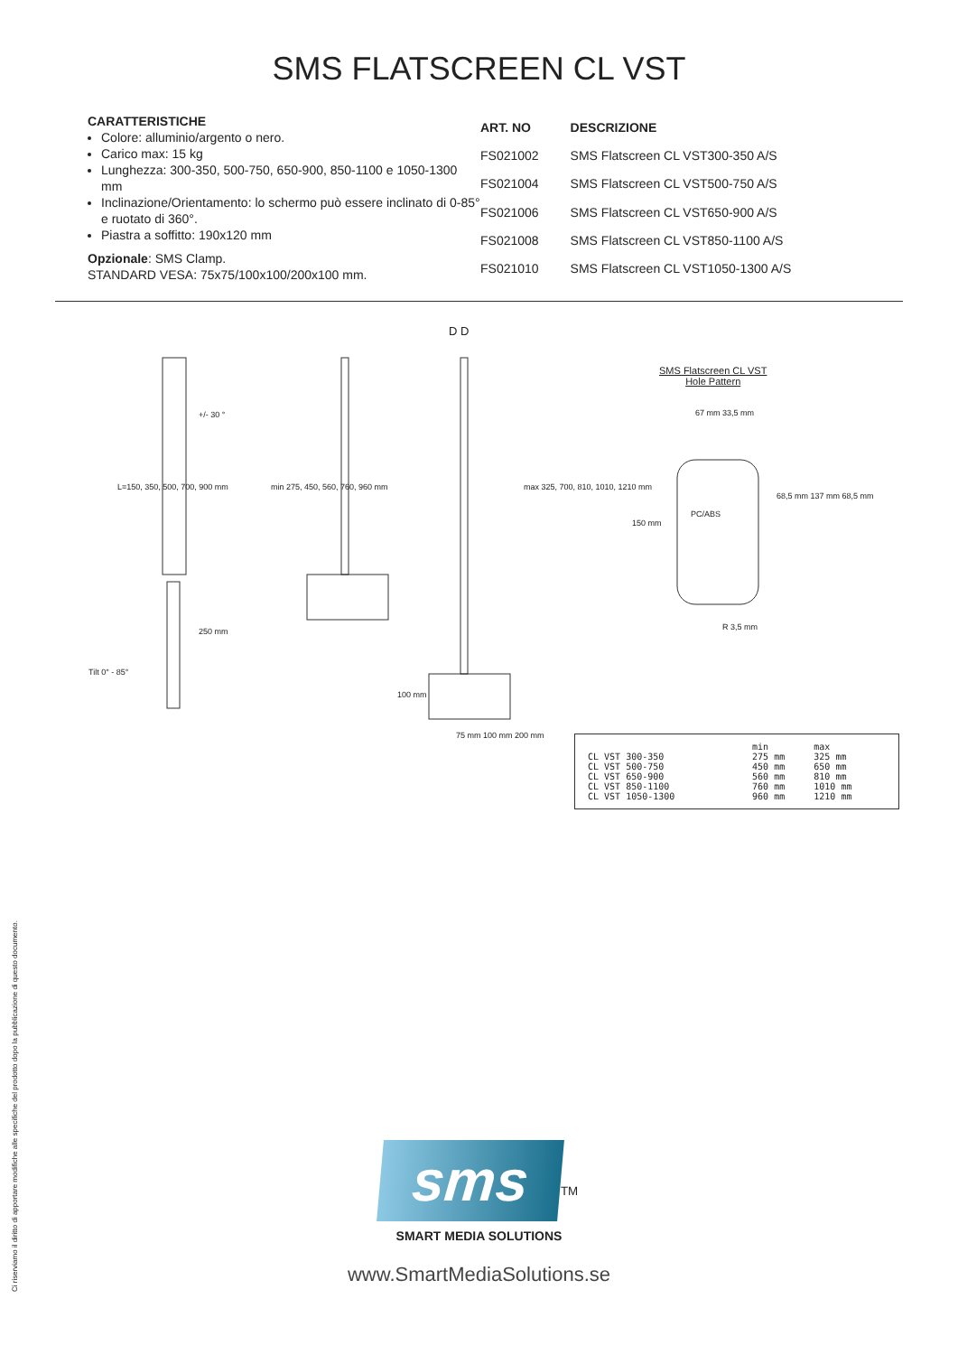SMS FLATSCREEN CL VST
CARATTERISTICHE
Colore: alluminio/argento o nero.
Carico max: 15 kg
Lunghezza: 300-350, 500-750, 650-900, 850-1100 e 1050-1300 mm
Inclinazione/Orientamento: lo schermo può essere inclinato di 0-85° e ruotato di 360°.
Piastra a soffitto: 190x120 mm
Opzionale: SMS Clamp.
STANDARD VESA: 75x75/100x100/200x100 mm.
| ART. NO | DESCRIZIONE |
| --- | --- |
| FS021002 | SMS Flatscreen CL VST300-350 A/S |
| FS021004 | SMS Flatscreen CL VST500-750 A/S |
| FS021006 | SMS Flatscreen CL VST650-900 A/S |
| FS021008 | SMS Flatscreen CL VST850-1100 A/S |
| FS021010 | SMS Flatscreen CL VST1050-1300 A/S |
Tilt 0° - 85°
+/- 30 °
D D
SMS Flatscreen CL VST
Hole Pattern
L=150, 350, 500, 700, 900 mm min 275, 450, 560, 760, 960 mm
max 325, 700, 810, 1010, 1210 mm
250 mm
100 mm
75 mm 100 mm 200 mm
67 mm 33,5 mm
PC/ABS
150 mm
68,5 mm 137 mm 68,5 mm
R 3,5 mm
| | min | max |
| CL VST 300-350 | 275 mm | 325 mm |
| CL VST 500-750 | 450 mm | 650 mm |
| CL VST 650-900 | 560 mm | 810 mm |
| CL VST 850-1100 | 760 mm | 1010 mm |
| CL VST 1050-1300 | 960 mm | 1210 mm |
Ci riserviamo il diritto di apportare modifiche alle specifiche del prodotto dopo la pubblicazione di questo documento.
sms
<sup>TM</sup>
SMART MEDIA SOLUTIONS
www.SmartMediaSolutions.se